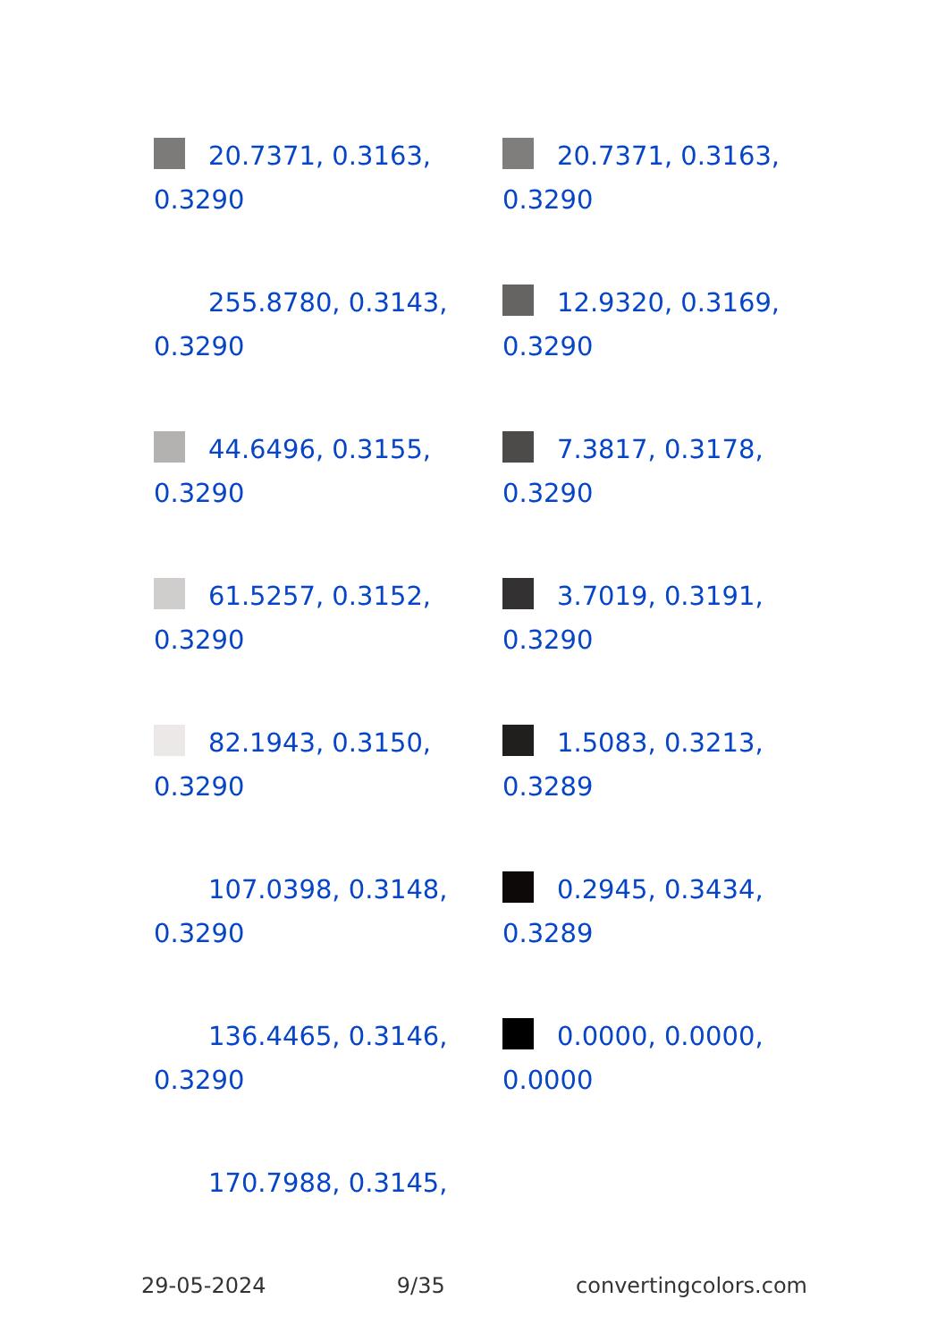20.7371, 0.3163, 0.3290
20.7371, 0.3163, 0.3290
255.8780, 0.3143, 0.3290
12.9320, 0.3169, 0.3290
44.6496, 0.3155, 0.3290
7.3817, 0.3178, 0.3290
61.5257, 0.3152, 0.3290
3.7019, 0.3191, 0.3290
82.1943, 0.3150, 0.3290
1.5083, 0.3213, 0.3289
107.0398, 0.3148, 0.3290
0.2945, 0.3434, 0.3289
136.4465, 0.3146, 0.3290
0.0000, 0.0000, 0.0000
170.7988, 0.3145,
29-05-2024 9/35 convertingcolors.com